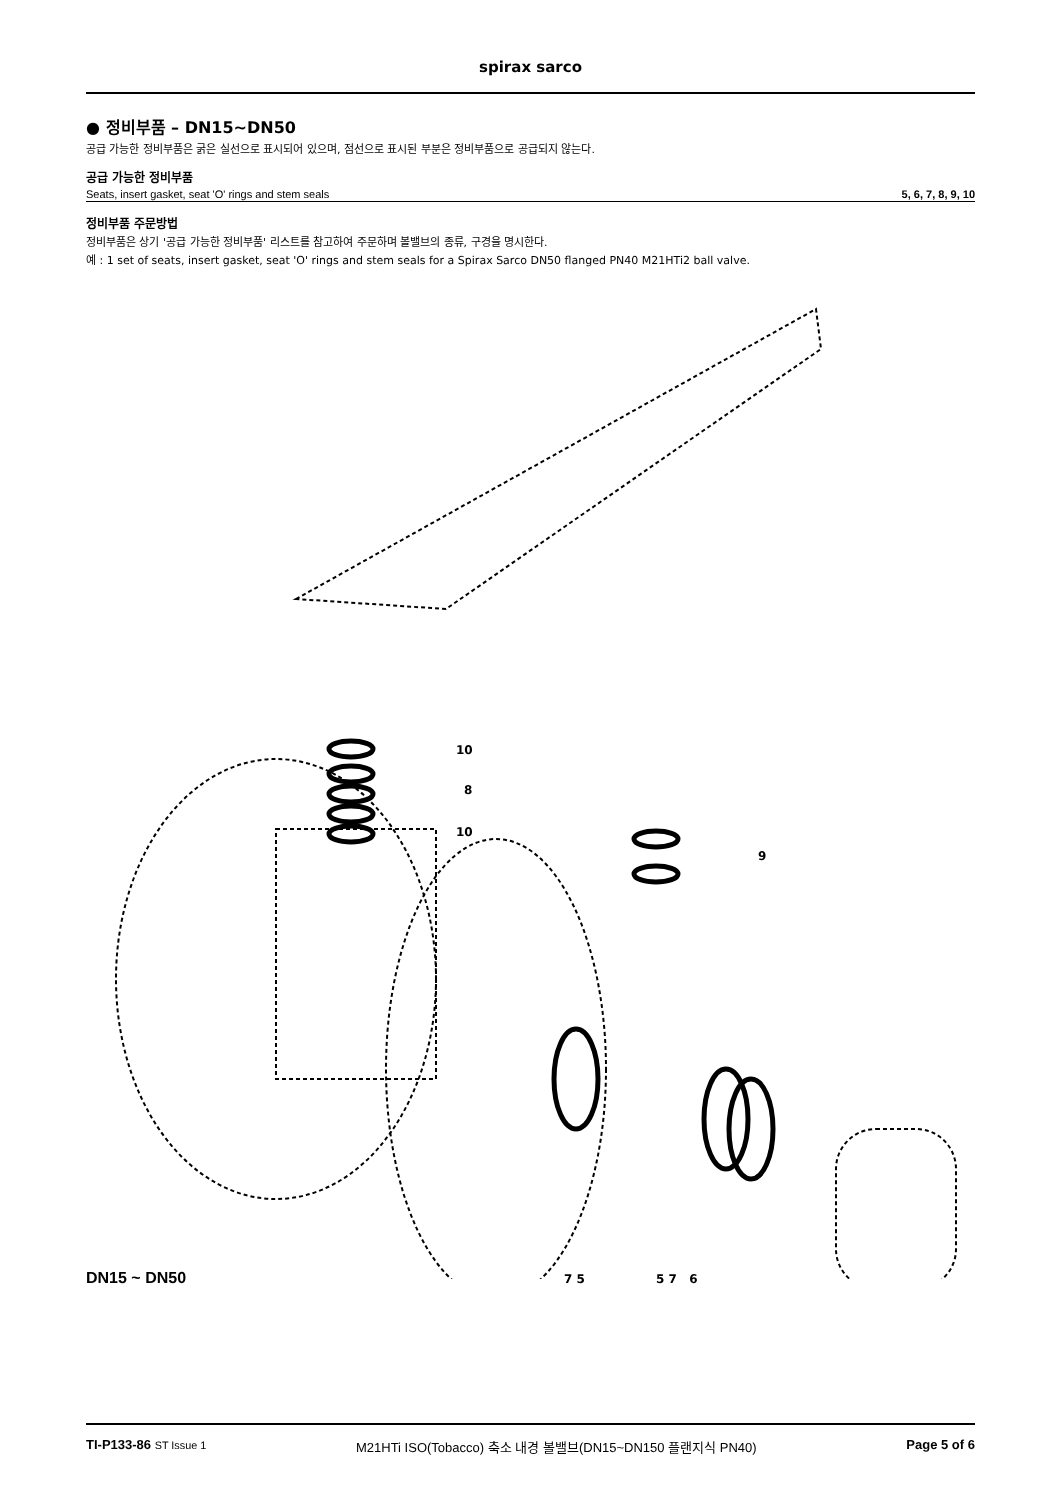spirax sarco
● 정비부품 – DN15~DN50
공급 가능한 정비부품은 굵은 실선으로 표시되어 있으며, 점선으로 표시된 부분은 정비부품으로 공급되지 않는다.
공급 가능한 정비부품
| Seats, insert gasket, seat 'O' rings and stem seals | 5, 6, 7, 8, 9, 10 |
정비부품 주문방법
정비부품은 상기 '공급 가능한 정비부품' 리스트를 참고하여 주문하며 볼밸브의 종류, 구경을 명시한다.
예 : 1 set of seats, insert gasket, seat 'O' rings and stem seals for a Spirax Sarco DN50 flanged PN40 M21HTi2 ball valve.
10
8
10
9
DN15 ~ DN50 7 5 5 7 6
TI-P133-86 ST Issue 1 M21HTi ISO(Tobacco) 축소 내경 볼밸브(DN15~DN150 플랜지식 PN40) Page 5 of 6